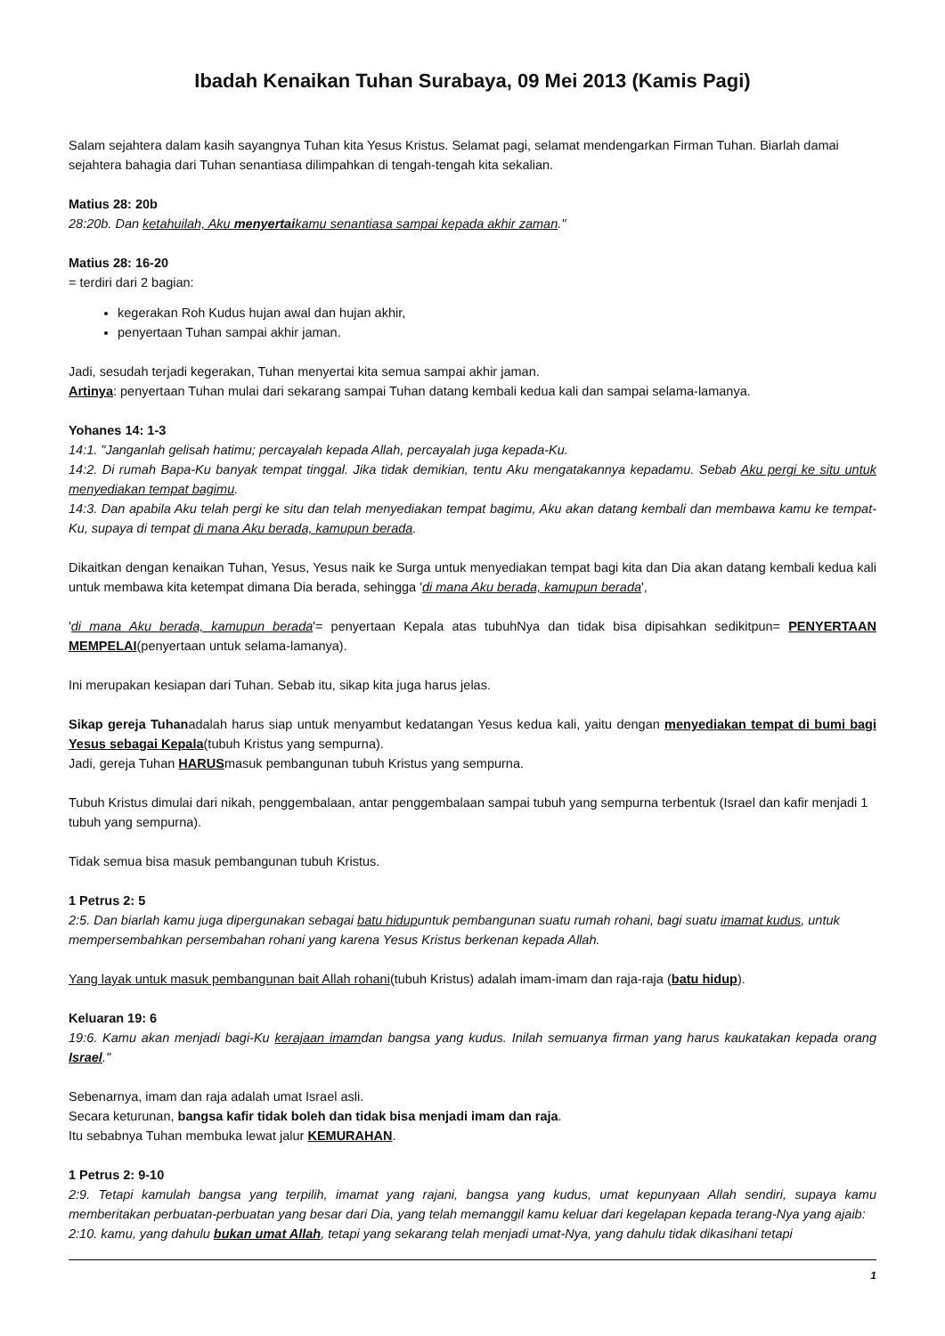Ibadah Kenaikan Tuhan Surabaya, 09 Mei 2013 (Kamis Pagi)
Salam sejahtera dalam kasih sayangnya Tuhan kita Yesus Kristus. Selamat pagi, selamat mendengarkan Firman Tuhan. Biarlah damai sejahtera bahagia dari Tuhan senantiasa dilimpahkan di tengah-tengah kita sekalian.
Matius 28: 20b
28:20b. Dan ketahuilah, Aku menyertaikamu senantiasa sampai kepada akhir zaman."
Matius 28: 16-20
= terdiri dari 2 bagian:
kegerakan Roh Kudus hujan awal dan hujan akhir,
penyertaan Tuhan sampai akhir jaman.
Jadi, sesudah terjadi kegerakan, Tuhan menyertai kita semua sampai akhir jaman.
Artinya: penyertaan Tuhan mulai dari sekarang sampai Tuhan datang kembali kedua kali dan sampai selama-lamanya.
Yohanes 14: 1-3
14:1. "Janganlah gelisah hatimu; percayalah kepada Allah, percayalah juga kepada-Ku.
14:2. Di rumah Bapa-Ku banyak tempat tinggal. Jika tidak demikian, tentu Aku mengatakannya kepadamu. Sebab Aku pergi ke situ untuk menyediakan tempat bagimu.
14:3. Dan apabila Aku telah pergi ke situ dan telah menyediakan tempat bagimu, Aku akan datang kembali dan membawa kamu ke tempat-Ku, supaya di tempat di mana Aku berada, kamupun berada.
Dikaitkan dengan kenaikan Tuhan, Yesus, Yesus naik ke Surga untuk menyediakan tempat bagi kita dan Dia akan datang kembali kedua kali untuk membawa kita ketempat dimana Dia berada, sehingga 'di mana Aku berada, kamupun berada',
'di mana Aku berada, kamupun berada'= penyertaan Kepala atas tubuhNya dan tidak bisa dipisahkan sedikitpun= PENYERTAAN MEMPELAI(penyertaan untuk selama-lamanya).
Ini merupakan kesiapan dari Tuhan. Sebab itu, sikap kita juga harus jelas.
Sikap gereja Tuhanadalah harus siap untuk menyambut kedatangan Yesus kedua kali, yaitu dengan menyediakan tempat di bumi bagi Yesus sebagai Kepala(tubuh Kristus yang sempurna).
Jadi, gereja Tuhan HARUSmasuk pembangunan tubuh Kristus yang sempurna.
Tubuh Kristus dimulai dari nikah, penggembalaan, antar penggembalaan sampai tubuh yang sempurna terbentuk (Israel dan kafir menjadi 1 tubuh yang sempurna).
Tidak semua bisa masuk pembangunan tubuh Kristus.
1 Petrus 2: 5
2:5. Dan biarlah kamu juga dipergunakan sebagai batu hidupuntuk pembangunan suatu rumah rohani, bagi suatu imamat kudus, untuk mempersembahkan persembahan rohani yang karena Yesus Kristus berkenan kepada Allah.
Yang layak untuk masuk pembangunan bait Allah rohani(tubuh Kristus) adalah imam-imam dan raja-raja (batu hidup).
Keluaran 19: 6
19:6. Kamu akan menjadi bagi-Ku kerajaan imamdan bangsa yang kudus. Inilah semuanya firman yang harus kaukatakan kepada orang Israel."
Sebenarnya, imam dan raja adalah umat Israel asli.
Secara keturunan, bangsa kafir tidak boleh dan tidak bisa menjadi imam dan raja.
Itu sebabnya Tuhan membuka lewat jalur KEMURAHAN.
1 Petrus 2: 9-10
2:9. Tetapi kamulah bangsa yang terpilih, imamat yang rajani, bangsa yang kudus, umat kepunyaan Allah sendiri, supaya kamu memberitakan perbuatan-perbuatan yang besar dari Dia, yang telah memanggil kamu keluar dari kegelapan kepada terang-Nya yang ajaib:
2:10. kamu, yang dahulu bukan umat Allah, tetapi yang sekarang telah menjadi umat-Nya, yang dahulu tidak dikasihani tetapi
1